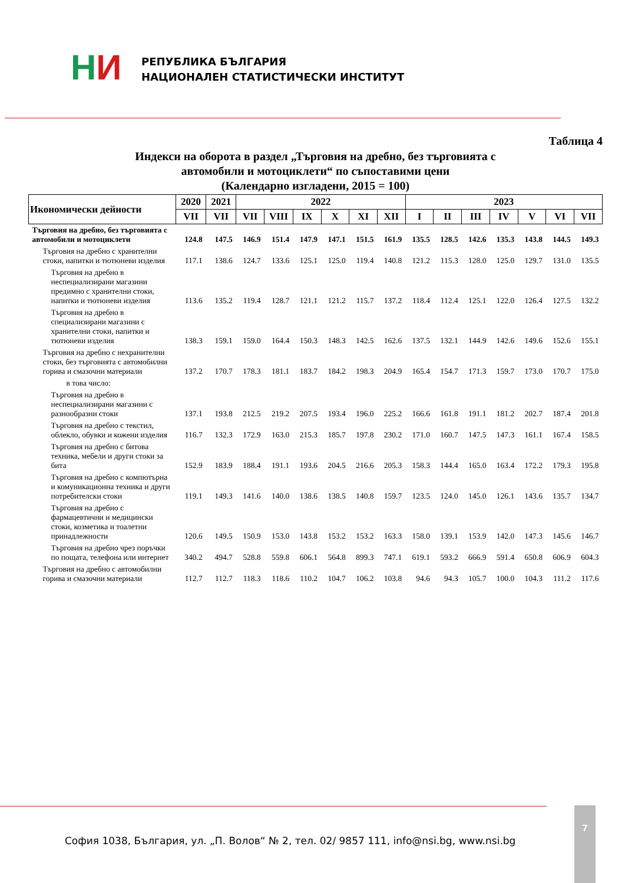НИ
РЕПУБЛИКА БЪЛГАРИЯ
НАЦИОНАЛЕН СТАТИСТИЧЕСКИ ИНСТИТУТ
Таблица 4
Индекси на оборота в раздел „Търговия на дребно, без търговията с
автомобили и мотоциклети“ по съпоставими цени
(Календарно изгладени, 2015 = 100)
| Икономически дейности | 2020 | 2021 | 2022 | | | | | | 2023 | | | | | | |
| --- | --- | --- | --- | --- | --- | --- | --- | --- | --- | --- | --- | --- | --- | --- | --- |
| | VII | VII | VII | VIII | IX | X | XI | XII | I | II | III | IV | V | VI | VII |
| Търговия на дребно, без търговията с автомобили и мотоциклети | 124.8 | 147.5 | 146.9 | 151.4 | 147.9 | 147.1 | 151.5 | 161.9 | 135.5 | 128.5 | 142.6 | 135.3 | 143.8 | 144.5 | 149.3 |
| Търговия на дребно с хранителни стоки, напитки и тютюневи изделия | 117.1 | 138.6 | 124.7 | 133.6 | 125.1 | 125.0 | 119.4 | 140.8 | 121.2 | 115.3 | 128.0 | 125.0 | 129.7 | 131.0 | 135.5 |
| Търговия на дребно в неспециализирани магазини предимно с хранителни стоки, напитки и тютюневи изделия | 113.6 | 135.2 | 119.4 | 128.7 | 121.1 | 121.2 | 115.7 | 137.2 | 118.4 | 112.4 | 125.1 | 122.0 | 126.4 | 127.5 | 132.2 |
| Търговия на дребно в специализирани магазини с хранителни стоки, напитки и тютюневи изделия | 138.3 | 159.1 | 159.0 | 164.4 | 150.3 | 148.3 | 142.5 | 162.6 | 137.5 | 132.1 | 144.9 | 142.6 | 149.6 | 152.6 | 155.1 |
| Търговия на дребно с нехранителни стоки, без търговията с автомобилни горива и смазочни материали | 137.2 | 170.7 | 178.3 | 181.1 | 183.7 | 184.2 | 198.3 | 204.9 | 165.4 | 154.7 | 171.3 | 159.7 | 173.0 | 170.7 | 175.0 |
| в това число: | | | | | | | | | | | | | | | |
| Търговия на дребно в неспециализирани магазини с разнообразни стоки | 137.1 | 193.8 | 212.5 | 219.2 | 207.5 | 193.4 | 196.0 | 225.2 | 166.6 | 161.8 | 191.1 | 181.2 | 202.7 | 187.4 | 201.8 |
| Търговия на дребно с текстил, облекло, обувки и кожени изделия | 116.7 | 132.3 | 172.9 | 163.0 | 215.3 | 185.7 | 197.8 | 230.2 | 171.0 | 160.7 | 147.5 | 147.3 | 161.1 | 167.4 | 158.5 |
| Търговия на дребно с битова техника, мебели и други стоки за бита | 152.9 | 183.9 | 188.4 | 191.1 | 193.6 | 204.5 | 216.6 | 205.3 | 158.3 | 144.4 | 165.0 | 163.4 | 172.2 | 179.3 | 195.8 |
| Търговия на дребно с компютърна и комуникационна техника и други потребителски стоки | 119.1 | 149.3 | 141.6 | 140.0 | 138.6 | 138.5 | 140.8 | 159.7 | 123.5 | 124.0 | 145.0 | 126.1 | 143.6 | 135.7 | 134.7 |
| Търговия на дребно с фармацевтични и медицински стоки, козметика и тоалетни принадлежности | 120.6 | 149.5 | 150.9 | 153.0 | 143.8 | 153.2 | 153.2 | 163.3 | 158.0 | 139.1 | 153.9 | 142.0 | 147.3 | 145.6 | 146.7 |
| Търговия на дребно чрез поръчки по пощата, телефона или интернет | 340.2 | 494.7 | 528.8 | 559.8 | 606.1 | 564.8 | 899.3 | 747.1 | 619.1 | 593.2 | 666.9 | 591.4 | 650.8 | 606.9 | 604.3 |
| Търговия на дребно с автомобилни горива и смазочни материали | 112.7 | 112.7 | 118.3 | 118.6 | 110.2 | 104.7 | 106.2 | 103.8 | 94.6 | 94.3 | 105.7 | 100.0 | 104.3 | 111.2 | 117.6 |
София 1038, България, ул. „П. Волов“ № 2, тел. 02/ 9857 111, info@nsi.bg, www.nsi.bg
7